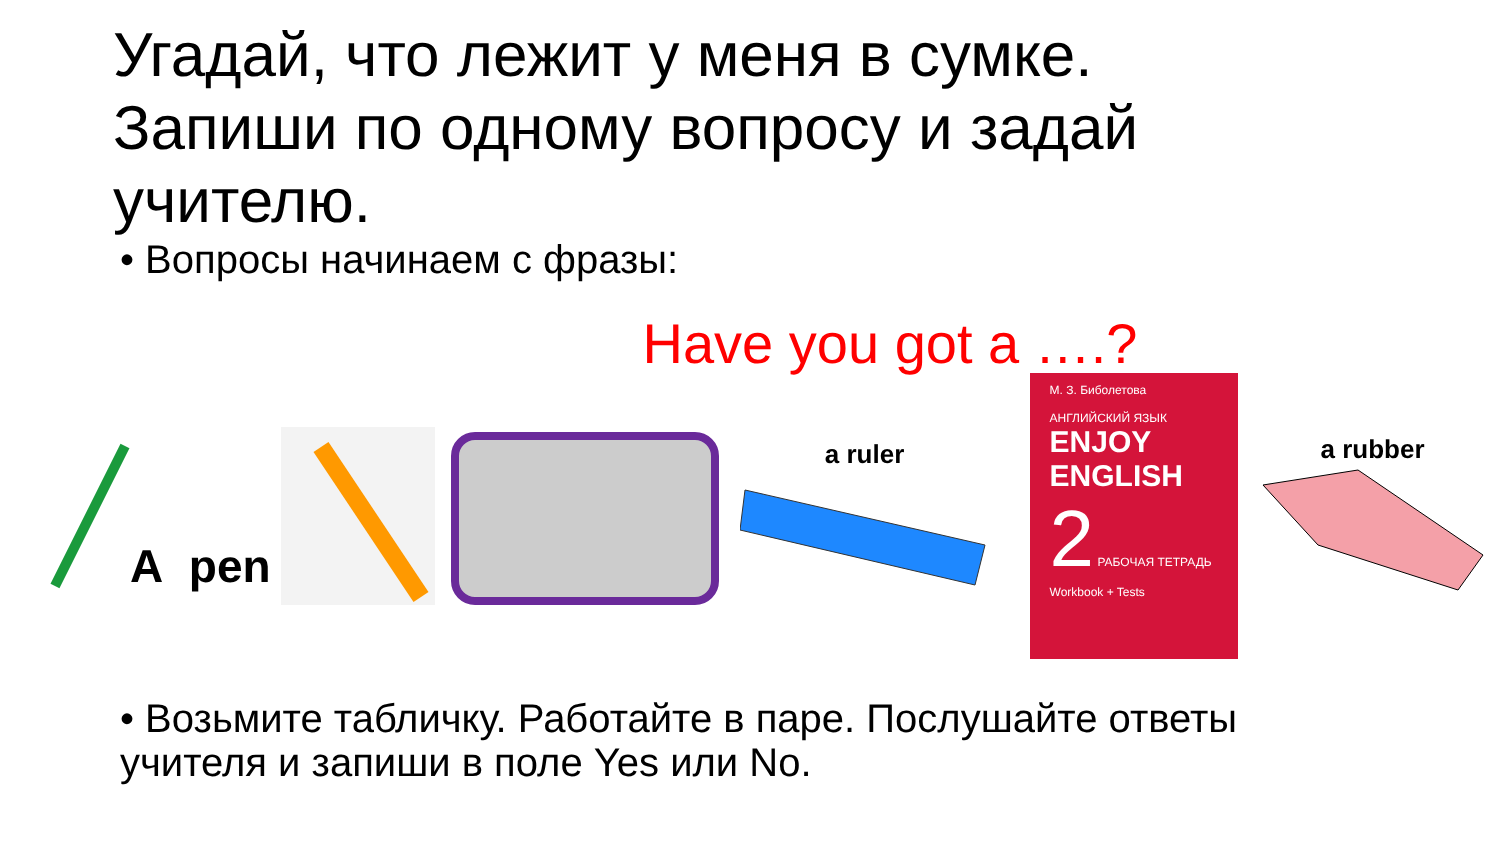Угадай, что лежит у меня в сумке. Запиши по одному вопросу и задай учителю.
• Вопросы начинаем с фразы:
Have you got a ….?
A pen
a ruler
М. З. Биболетова
АНГЛИЙСКИЙ ЯЗЫК
ENJOY ENGLISH
2 РАБОЧАЯ ТЕТРАДЬ
Workbook + Tests
a rubber
• Возьмите табличку. Работайте в паре. Послушайте ответы учителя и запиши в поле Yes или No.